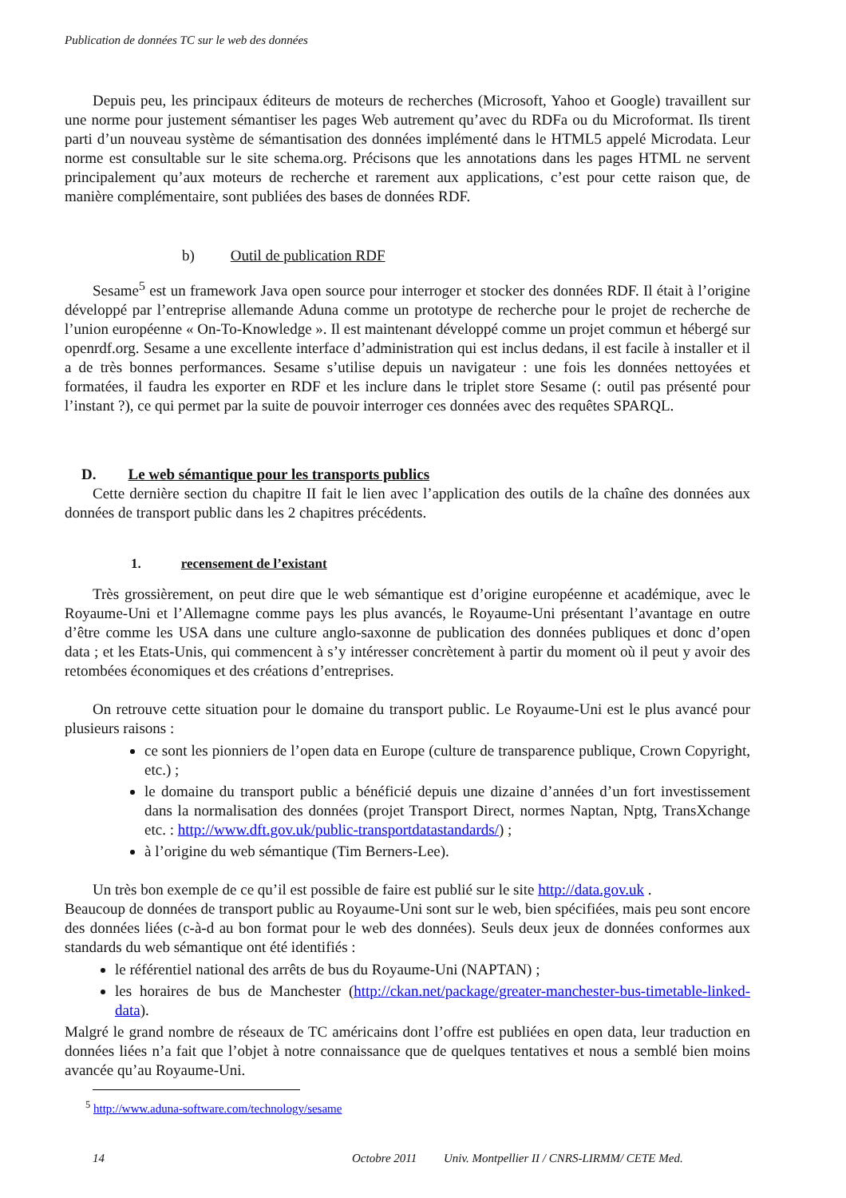Publication de données TC sur le web des données
Depuis peu, les principaux éditeurs de moteurs de recherches (Microsoft, Yahoo et Google) travaillent sur une norme pour justement sémantiser les pages Web autrement qu’avec du RDFa ou du Microformat. Ils tirent parti d’un nouveau système de sémantisation des données implémenté dans le HTML5 appelé Microdata. Leur norme est consultable sur le site schema.org. Précisons que les annotations dans les pages HTML ne servent principalement qu’aux moteurs de recherche et rarement aux applications, c’est pour cette raison que, de manière complémentaire, sont publiées des bases de données RDF.
b) Outil de publication RDF
Sesame<sup>5</sup> est un framework Java open source pour interroger et stocker des données RDF. Il était à l’origine développé par l’entreprise allemande Aduna comme un prototype de recherche pour le projet de recherche de l’union européenne « On-To-Knowledge ». Il est maintenant développé comme un projet commun et hébergé sur openrdf.org. Sesame a une excellente interface d’administration qui est inclus dedans, il est facile à installer et il a de très bonnes performances. Sesame s’utilise depuis un navigateur : une fois les données nettoyées et formatées, il faudra les exporter en RDF et les inclure dans le triplet store Sesame (: outil pas présenté pour l’instant ?), ce qui permet par la suite de pouvoir interroger ces données avec des requêtes SPARQL.
D. Le web sémantique pour les transports publics
Cette dernière section du chapitre II fait le lien avec l’application des outils de la chaîne des données aux données de transport public dans les 2 chapitres précédents.
1. recensement de l’existant
Très grossièrement, on peut dire que le web sémantique est d’origine européenne et académique, avec le Royaume-Uni et l’Allemagne comme pays les plus avancés, le Royaume-Uni présentant l’avantage en outre d’être comme les USA dans une culture anglo-saxonne de publication des données publiques et donc d’open data ; et les Etats-Unis, qui commencent à s’y intéresser concrètement à partir du moment où il peut y avoir des retombées économiques et des créations d’entreprises.
On retrouve cette situation pour le domaine du transport public. Le Royaume-Uni est le plus avancé pour plusieurs raisons :
ce sont les pionniers de l’open data en Europe (culture de transparence publique, Crown Copyright, etc.) ;
le domaine du transport public a bénéficié depuis une dizaine d’années d’un fort investissement dans la normalisation des données (projet Transport Direct, normes Naptan, Nptg, TransXchange etc. : http://www.dft.gov.uk/public-transportdatastandards/) ;
à l’origine du web sémantique (Tim Berners-Lee).
Un très bon exemple de ce qu’il est possible de faire est publié sur le site http://data.gov.uk .
Beaucoup de données de transport public au Royaume-Uni sont sur le web, bien spécifiées, mais peu sont encore des données liées (c-à-d au bon format pour le web des données). Seuls deux jeux de données conformes aux standards du web sémantique ont été identifiés :
le référentiel national des arrêts de bus du Royaume-Uni (NAPTAN) ;
les horaires de bus de Manchester (http://ckan.net/package/greater-manchester-bus-timetable-linked-data).
Malgré le grand nombre de réseaux de TC américains dont l’offre est publiées en open data, leur traduction en données liées n’a fait que l’objet à notre connaissance que de quelques tentatives et nous a semblé bien moins avancée qu’au Royaume-Uni.
<sup>5</sup> http://www.aduna-software.com/technology/sesame
14 Octobre 2011 Univ. Montpellier II / CNRS-LIRMM/ CETE Med.